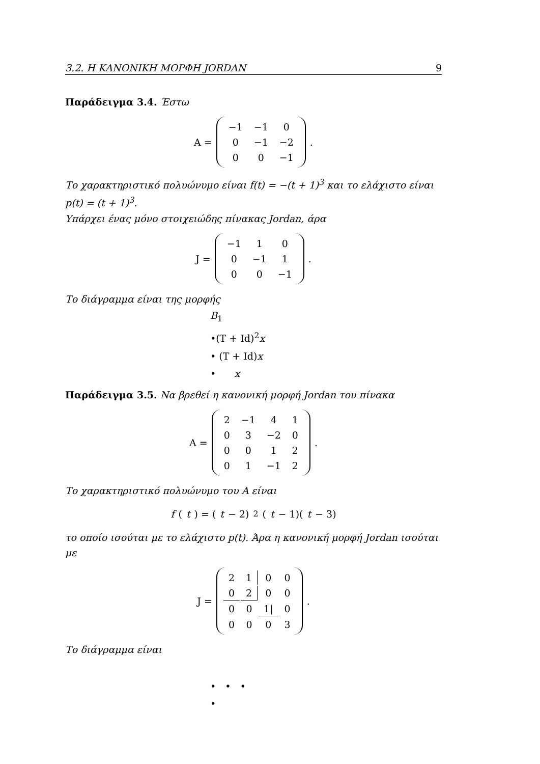3.2. Η ΚΑΝΟΝΙΚΗ ΜΟΡΦΗ JORDAN 9
Παράδειγμα 3.4. Έστω
A =
| −1 | −1 | 0 |
| 0 | −1 | −2 |
| 0 | 0 | −1 |
.
Το χαρακτηριστικό πολυώνυμο είναι f(t) = −(t + 1)<sup>3</sup> και το ελάχιστο είναι p(t) = (t + 1)<sup>3</sup>.
Υπάρχει ένας μόνο στοιχειώδης πίνακας Jordan, άρα
J =
| −1 | 1 | 0 |
| 0 | −1 | 1 |
| 0 | 0 | −1 |
.
Το διάγραμμα είναι της μορφής
B<sub>1</sub>
•(T + Id)<sup>2</sup>x
• (T + Id)x
• x
Παράδειγμα 3.5. Να βρεθεί η κανονική μορφή Jordan του πίνακα
A =
| 2 | −1 | 4 | 1 |
| 0 | 3 | −2 | 0 |
| 0 | 0 | 1 | 2 |
| 0 | 1 | −1 | 2 |
.
Το χαρακτηριστικό πολυώνυμο του A είναι
f (t) = (t − 2)<sup>2</sup>(t − 1)(t − 3)
το οποίο ισούται με το ελάχιστο p(t). Άρα η κανονική μορφή Jordan ισούται με
J =
| 2 | 1 | 0 | 0 |
| 0 | 2 | 0 | 0 |
| 0 | 0 | 1/ | 0 |
| 0 | 0 | 0 | 3 |
.
Το διάγραμμα είναι
• • •
•